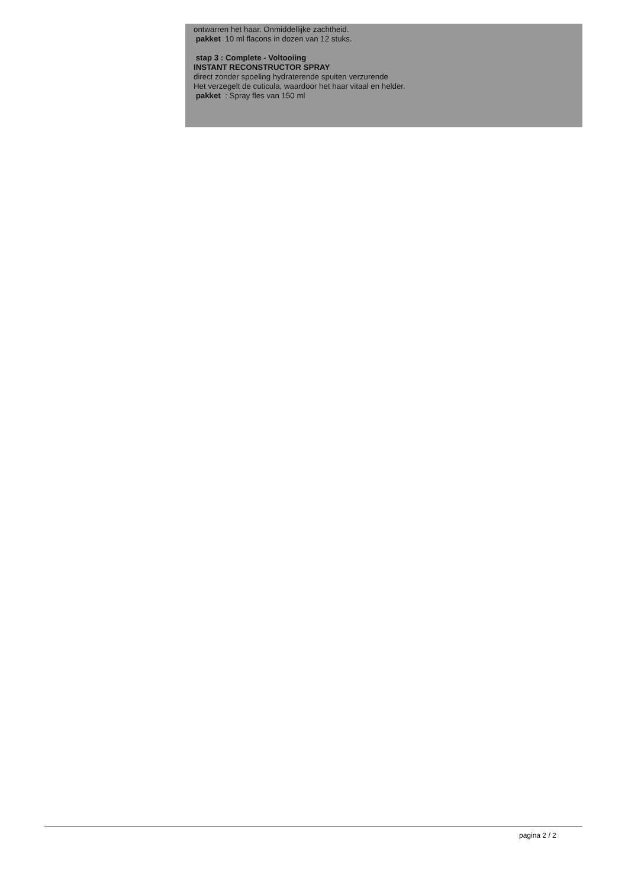ontwarren het haar. Onmiddellijke zachtheid.
pakket 10 ml flacons in dozen van 12 stuks.
stap 3 : Complete - Voltooiing
INSTANT RECONSTRUCTOR SPRAY
direct zonder spoeling hydraterende spuiten verzurende
Het verzegelt de cuticula, waardoor het haar vitaal en helder.
pakket : Spray fles van 150 ml
pagina 2 / 2